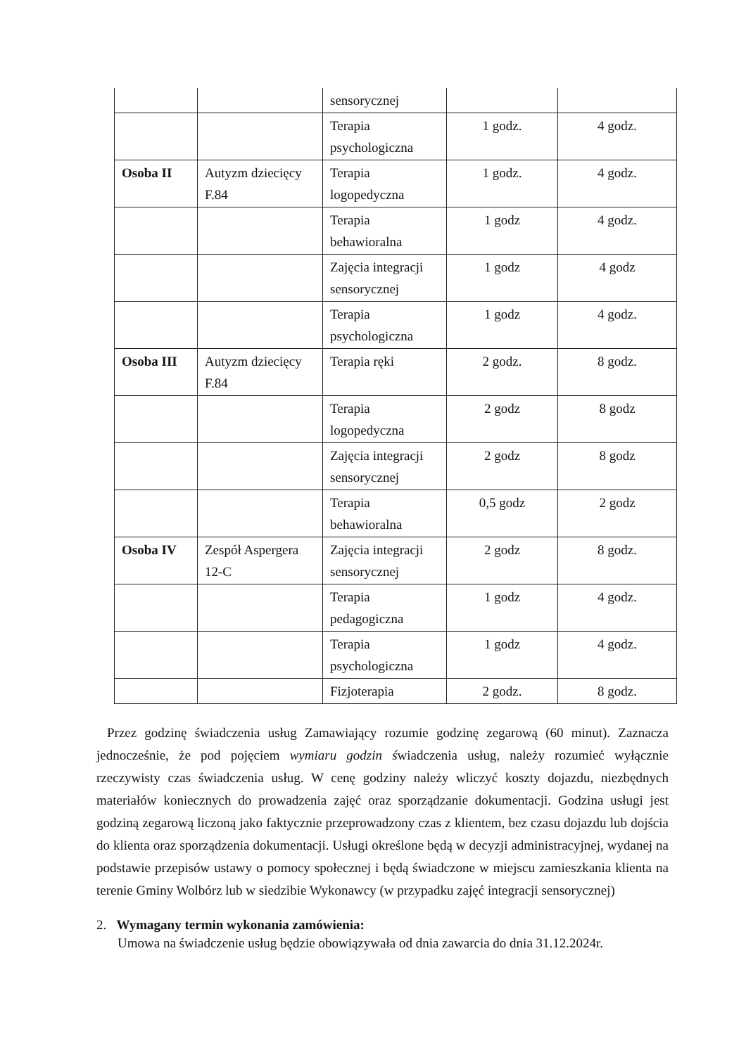| | | sensorycznej | | |
| | | Terapia psychologiczna | 1 godz. | 4 godz. |
| Osoba II | Autyzm dziecięcy F.84 | Terapia logopedyczna | 1 godz. | 4 godz. |
| | | Terapia behawioralna | 1 godz | 4 godz. |
| | | Zajęcia integracji sensorycznej | 1 godz | 4 godz |
| | | Terapia psychologiczna | 1 godz | 4 godz. |
| Osoba III | Autyzm dziecięcy F.84 | Terapia ręki | 2 godz. | 8 godz. |
| | | Terapia logopedyczna | 2 godz | 8 godz |
| | | Zajęcia integracji sensorycznej | 2 godz | 8 godz |
| | | Terapia behawioralna | 0,5 godz | 2 godz |
| Osoba IV | Zespół Aspergera 12-C | Zajęcia integracji sensorycznej | 2 godz | 8 godz. |
| | | Terapia pedagogiczna | 1 godz | 4 godz. |
| | | Terapia psychologiczna | 1 godz | 4 godz. |
| | | Fizjoterapia | 2 godz. | 8 godz. |
Przez godzinę świadczenia usług Zamawiający rozumie godzinę zegarową (60 minut). Zaznacza jednocześnie, że pod pojęciem wymiaru godzin świadczenia usług, należy rozumieć wyłącznie rzeczywisty czas świadczenia usług. W cenę godziny należy wliczyć koszty dojazdu, niezbędnych materiałów koniecznych do prowadzenia zajęć oraz sporządzanie dokumentacji. Godzina usługi jest godziną zegarową liczoną jako faktycznie przeprowadzony czas z klientem, bez czasu dojazdu lub dojścia do klienta oraz sporządzenia dokumentacji. Usługi określone będą w decyzji administracyjnej, wydanej na podstawie przepisów ustawy o pomocy społecznej i będą świadczone w miejscu zamieszkania klienta na terenie Gminy Wolbórz lub w siedzibie Wykonawcy (w przypadku zajęć integracji sensorycznej)
2. Wymagany termin wykonania zamówienia:
Umowa na świadczenie usług będzie obowiązywała od dnia zawarcia do dnia 31.12.2024r.